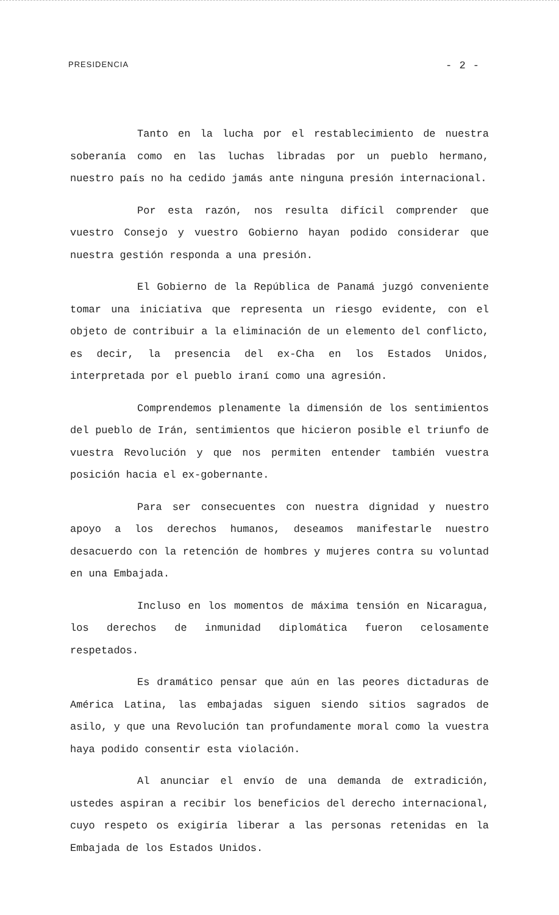PRESIDENCIA - 2 -
Tanto en la lucha por el restablecimiento de nuestra soberanía como en las luchas libradas por un pueblo hermano, nuestro país no ha cedido jamás ante ninguna presión internacional.
Por esta razón, nos resulta difícil comprender que vuestro Consejo y vuestro Gobierno hayan podido considerar que nuestra gestión responda a una presión.
El Gobierno de la República de Panamá juzgó conveniente tomar una iniciativa que representa un riesgo evidente, con el objeto de contribuir a la eliminación de un elemento del conflicto, es decir, la presencia del ex-Cha en los Estados Unidos, interpretada por el pueblo iraní como una agresión.
Comprendemos plenamente la dimensión de los sentimientos del pueblo de Irán, sentimientos que hicieron posible el triunfo de vuestra Revolución y que nos permiten entender también vuestra posición hacia el ex-gobernante.
Para ser consecuentes con nuestra dignidad y nuestro apoyo a los derechos humanos, deseamos manifestarle nuestro desacuerdo con la retención de hombres y mujeres contra su voluntad en una Embajada.
Incluso en los momentos de máxima tensión en Nicaragua, los derechos de inmunidad diplomática fueron celosamente respetados.
Es dramático pensar que aún en las peores dictaduras de América Latina, las embajadas siguen siendo sitios sagrados de asilo, y que una Revolución tan profundamente moral como la vuestra haya podido consentir esta violación.
Al anunciar el envío de una demanda de extradición, ustedes aspiran a recibir los beneficios del derecho internacional, cuyo respeto os exigiría liberar a las personas retenidas en la Embajada de los Estados Unidos.